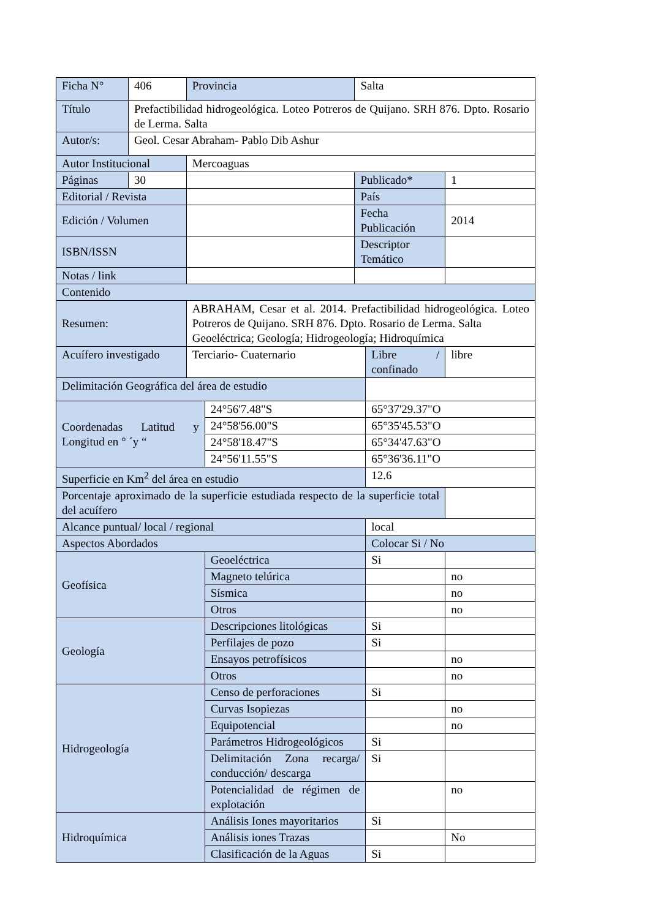| Ficha N° | 406 | Provincia | | Salta | | |
| Título | Prefactibilidad hidrogeológica. Loteo Potreros de Quijano. SRH 876. Dpto. Rosario de Lerma. Salta | | | | | |
| Autor/s: | Geol. Cesar Abraham- Pablo Dib Ashur | | | | | |
| Autor Institucional | | Mercoaguas | | | | |
| Páginas | 30 | | | Publicado* | | 1 |
| Editorial / Revista | | | | País | | |
| Edición / Volumen | | | | Fecha Publicación | | 2014 |
| ISBN/ISSN | | | | Descriptor Temático | | |
| Notas / link | | | | | | |
| Contenido | | | | | | |
| Resumen: | | ABRAHAM, Cesar et al. 2014. Prefactibilidad hidrogeológica. Loteo Potreros de Quijano. SRH 876. Dpto. Rosario de Lerma. Salta Geoeléctrica; Geología; Hidrogeología; Hidroquímica | | | | |
| Acuífero investigado | | Terciario- Cuaternario | | | Libre / confinado | libre |
| Delimitación Geográfica del área de estudio | | | | | | |
| Coordenadas Latitud y Longitud en ° ´y “ | | | 24°56'7.48"S | | 65°37'29.37"O | |
| | | | 24°58'56.00"S | | 65°35'45.53"O | |
| | | | 24°58'18.47"S | | 65°34'47.63"O | |
| | | | 24°56'11.55"S | | 65°36'36.11"O | |
| Superficie en Km<sup>2</sup> del área en estudio | | | | | 12.6 | |
| Porcentaje aproximado de la superficie estudiada respecto de la superficie total del acuífero | | | | | | |
| Alcance puntual/ local / regional | | | | | local | |
| Aspectos Abordados | | | | | Colocar Si / No | |
| Geofísica | | | Geoeléctrica | | Si | |
| | | | Magneto telúrica | | | no |
| | | | Sísmica | | | no |
| | | | Otros | | | no |
| Geología | | | Descripciones litológicas | | Si | |
| | | | Perfilajes de pozo | | Si | |
| | | | Ensayos petrofísicos | | | no |
| | | | Otros | | | no |
| Hidrogeología | | | Censo de perforaciones | | Si | |
| | | | Curvas Isopiezas | | | no |
| | | | Equipotencial | | | no |
| | | | Parámetros Hidrogeológicos | | Si | |
| | | | Delimitación Zona recarga/ conducción/ descarga | | Si | |
| | | | Potencialidad de régimen de explotación | | | no |
| Hidroquímica | | | Análisis Iones mayoritarios | | Si | |
| | | | Análisis iones Trazas | | | No |
| | | | Clasificación de la Aguas | | Si | |